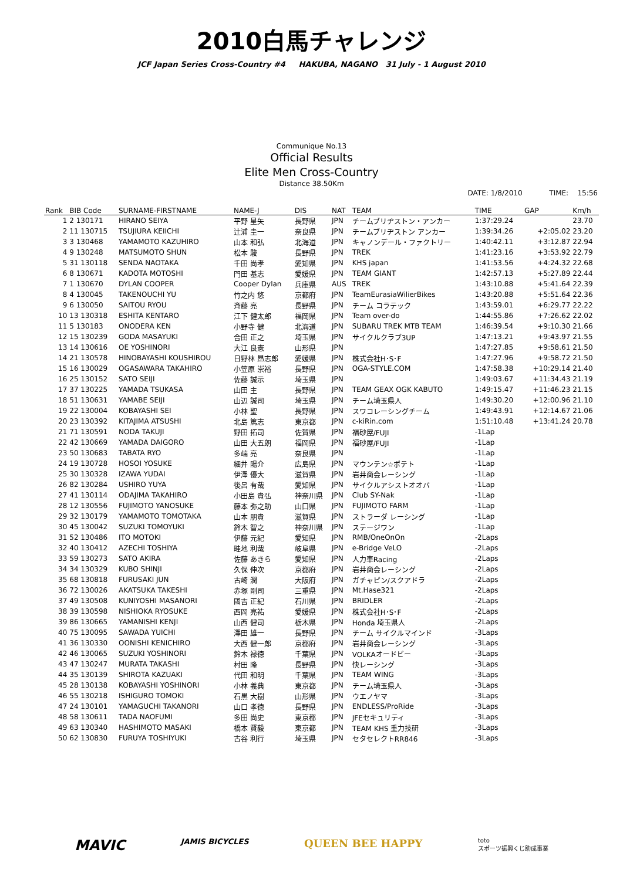2010白馬チャレンジ
JCF Japan Series Cross-Country #4 HAKUBA, NAGANO 31 July - 1 August 2010
Communique No.13
Official Results
Elite Men Cross-Country
Distance 38.50Km
DATE: 1/8/2010 TIME: 15:56
| Rank | BIB Code | SURNAME-FIRSTNAME | NAME-J | DIS | NAT | TEAM | TIME | GAP | Km/h |
| --- | --- | --- | --- | --- | --- | --- | --- | --- | --- |
| 1 | 2 130171 | HIRANO SEIYA | 平野 星矢 | 長野県 | JPN | チームブリヂストン・アンカー | 1:37:29.24 | | 23.70 |
| 2 | 11 130715 | TSUJIURA KEIICHI | 辻浦 圭一 | 奈良県 | JPN | チームブリヂストン アンカー | 1:39:34.26 | +2:05.02 | 23.20 |
| 3 | 3 130468 | YAMAMOTO KAZUHIRO | 山本 和弘 | 北海道 | JPN | キャノンデール・ファクトリー | 1:40:42.11 | +3:12.87 | 22.94 |
| 4 | 9 130248 | MATSUMOTO SHUN | 松本 駿 | 長野県 | JPN | TREK | 1:41:23.16 | +3:53.92 | 22.79 |
| 5 | 31 130118 | SENDA NAOTAKA | 千田 尚孝 | 愛知県 | JPN | KHS japan | 1:41:53.56 | +4:24.32 | 22.68 |
| 6 | 8 130671 | KADOTA MOTOSHI | 門田 基志 | 愛媛県 | JPN | TEAM GIANT | 1:42:57.13 | +5:27.89 | 22.44 |
| 7 | 1 130670 | DYLAN COOPER | Cooper Dylan | 兵庫県 | AUS | TREK | 1:43:10.88 | +5:41.64 | 22.39 |
| 8 | 4 130045 | TAKENOUCHI YU | 竹之内 悠 | 京都府 | JPN | TeamEurasiaWilierBikes | 1:43:20.88 | +5:51.64 | 22.36 |
| 9 | 6 130050 | SAITOU RYOU | 斉藤 亮 | 長野県 | JPN | チーム コラテック | 1:43:59.01 | +6:29.77 | 22.22 |
| 10 | 13 130318 | ESHITA KENTARO | 江下 健太郎 | 福岡県 | JPN | Team over-do | 1:44:55.86 | +7:26.62 | 22.02 |
| 11 | 5 130183 | ONODERA KEN | 小野寺 健 | 北海道 | JPN | SUBARU TREK MTB TEAM | 1:46:39.54 | +9:10.30 | 21.66 |
| 12 | 15 130239 | GODA MASAYUKI | 合田 正之 | 埼玉県 | JPN | サイクルクラブ3UP | 1:47:13.21 | +9:43.97 | 21.55 |
| 13 | 14 130616 | OE YOSHINORI | 大江 良憲 | 山形県 | JPN | | 1:47:27.85 | +9:58.61 | 21.50 |
| 14 | 21 130578 | HINOBAYASHI KOUSHIROU | 日野林 昂志郎 | 愛媛県 | JPN | 株式会社H･S･F | 1:47:27.96 | +9:58.72 | 21.50 |
| 15 | 16 130029 | OGASAWARA TAKAHIRO | 小笠原 崇裕 | 長野県 | JPN | OGA-STYLE.COM | 1:47:58.38 | +10:29.14 | 21.40 |
| 16 | 25 130152 | SATO SEIJI | 佐藤 誠示 | 埼玉県 | JPN | | 1:49:03.67 | +11:34.43 | 21.19 |
| 17 | 37 130225 | YAMADA TSUKASA | 山田 主 | 長野県 | JPN | TEAM GEAX OGK KABUTO | 1:49:15.47 | +11:46.23 | 21.15 |
| 18 | 51 130631 | YAMABE SEIJI | 山辺 誠司 | 埼玉県 | JPN | チーム埼玉県人 | 1:49:30.20 | +12:00.96 | 21.10 |
| 19 | 22 130004 | KOBAYASHI SEI | 小林 聖 | 長野県 | JPN | スワコレーシングチーム | 1:49:43.91 | +12:14.67 | 21.06 |
| 20 | 23 130392 | KITAJIMA ATSUSHI | 北島 篤志 | 東京都 | JPN | c-kiRin.com | 1:51:10.48 | +13:41.24 | 20.78 |
| 21 | 71 130591 | NODA TAKUJI | 野田 拓司 | 佐賀県 | JPN | 福砂屋/FUJI | -1Lap | | |
| 22 | 42 130669 | YAMADA DAIGORO | 山田 大五朗 | 福岡県 | JPN | 福砂屋/FUJI | -1Lap | | |
| 23 | 50 130683 | TABATA RYO | 多端 亮 | 奈良県 | JPN | | -1Lap | | |
| 24 | 19 130728 | HOSOI YOSUKE | 細井 陽介 | 広島県 | JPN | マウンテン☆ポテト | -1Lap | | |
| 25 | 30 130328 | IZAWA YUDAI | 伊澤 優大 | 滋賀県 | JPN | 岩井商会レーシング | -1Lap | | |
| 26 | 82 130284 | USHIRO YUYA | 後呂 有哉 | 愛知県 | JPN | サイクルアシストオオバ | -1Lap | | |
| 27 | 41 130114 | ODAJIMA TAKAHIRO | 小田島 貴弘 | 神奈川県 | JPN | Club SY-Nak | -1Lap | | |
| 28 | 12 130556 | FUJIMOTO YANOSUKE | 藤本 弥之助 | 山口県 | JPN | FUJIMOTO FARM | -1Lap | | |
| 29 | 32 130179 | YAMAMOTO TOMOTAKA | 山本 朋貴 | 滋賀県 | JPN | ストラーダ レーシング | -1Lap | | |
| 30 | 45 130042 | SUZUKI TOMOYUKI | 鈴木 智之 | 神奈川県 | JPN | ステージワン | -1Lap | | |
| 31 | 52 130486 | ITO MOTOKI | 伊藤 元紀 | 愛知県 | JPN | RMB/OneOnOn | -2Laps | | |
| 32 | 40 130412 | AZECHI TOSHIYA | 畦地 利哉 | 岐阜県 | JPN | e-Bridge VeLO | -2Laps | | |
| 33 | 59 130273 | SATO AKIRA | 佐藤 あきら | 愛知県 | JPN | 人力車Racing | -2Laps | | |
| 34 | 34 130329 | KUBO SHINJI | 久保 伸次 | 京都府 | JPN | 岩井商会レーシング | -2Laps | | |
| 35 | 68 130818 | FURUSAKI JUN | 古崎 潤 | 大阪府 | JPN | ガチャピン/スクアドラ | -2Laps | | |
| 36 | 72 130026 | AKATSUKA TAKESHI | 赤塚 剛司 | 三重県 | JPN | Mt.Hase321 | -2Laps | | |
| 37 | 49 130508 | KUNIYOSHI MASANORI | 國吉 正紀 | 石川県 | JPN | BRIDLER | -2Laps | | |
| 38 | 39 130598 | NISHIOKA RYOSUKE | 西岡 亮祐 | 愛媛県 | JPN | 株式会社H･S･F | -2Laps | | |
| 39 | 86 130665 | YAMANISHI KENJI | 山西 健司 | 栃木県 | JPN | Honda 埼玉県人 | -2Laps | | |
| 40 | 75 130095 | SAWADA YUICHI | 澤田 雄一 | 長野県 | JPN | チーム サイクルマインド | -3Laps | | |
| 41 | 36 130330 | OONISHI KENICHIRO | 大西 健一郎 | 京都府 | JPN | 岩井商会レーシング | -3Laps | | |
| 42 | 46 130065 | SUZUKI YOSHINORI | 鈴木 禄徳 | 千葉県 | JPN | VOLKAオードビー | -3Laps | | |
| 43 | 47 130247 | MURATA TAKASHI | 村田 隆 | 長野県 | JPN | 快レーシング | -3Laps | | |
| 44 | 35 130139 | SHIROTA KAZUAKI | 代田 和明 | 千葉県 | JPN | TEAM WING | -3Laps | | |
| 45 | 28 130138 | KOBAYASHI YOSHINORI | 小林 義典 | 東京都 | JPN | チーム埼玉県人 | -3Laps | | |
| 46 | 55 130218 | ISHIGURO TOMOKI | 石黒 大樹 | 山形県 | JPN | ウエノヤマ | -3Laps | | |
| 47 | 24 130101 | YAMAGUCHI TAKANORI | 山口 孝徳 | 長野県 | JPN | ENDLESS/ProRide | -3Laps | | |
| 48 | 58 130611 | TADA NAOFUMI | 多田 尚史 | 東京都 | JPN | JFEセキュリティ | -3Laps | | |
| 49 | 63 130340 | HASHIMOTO MASAKI | 橋本 賢毅 | 東京都 | JPN | TEAM KHS 重力技研 | -3Laps | | |
| 50 | 62 130830 | FURUYA TOSHIYUKI | 古谷 利行 | 埼玉県 | JPN | セタセレクトRR846 | -3Laps | | |
MAVIC JAMIS BICYCLES QUEEN BEE HAPPY toto
スポーツ振興くじ助成事業